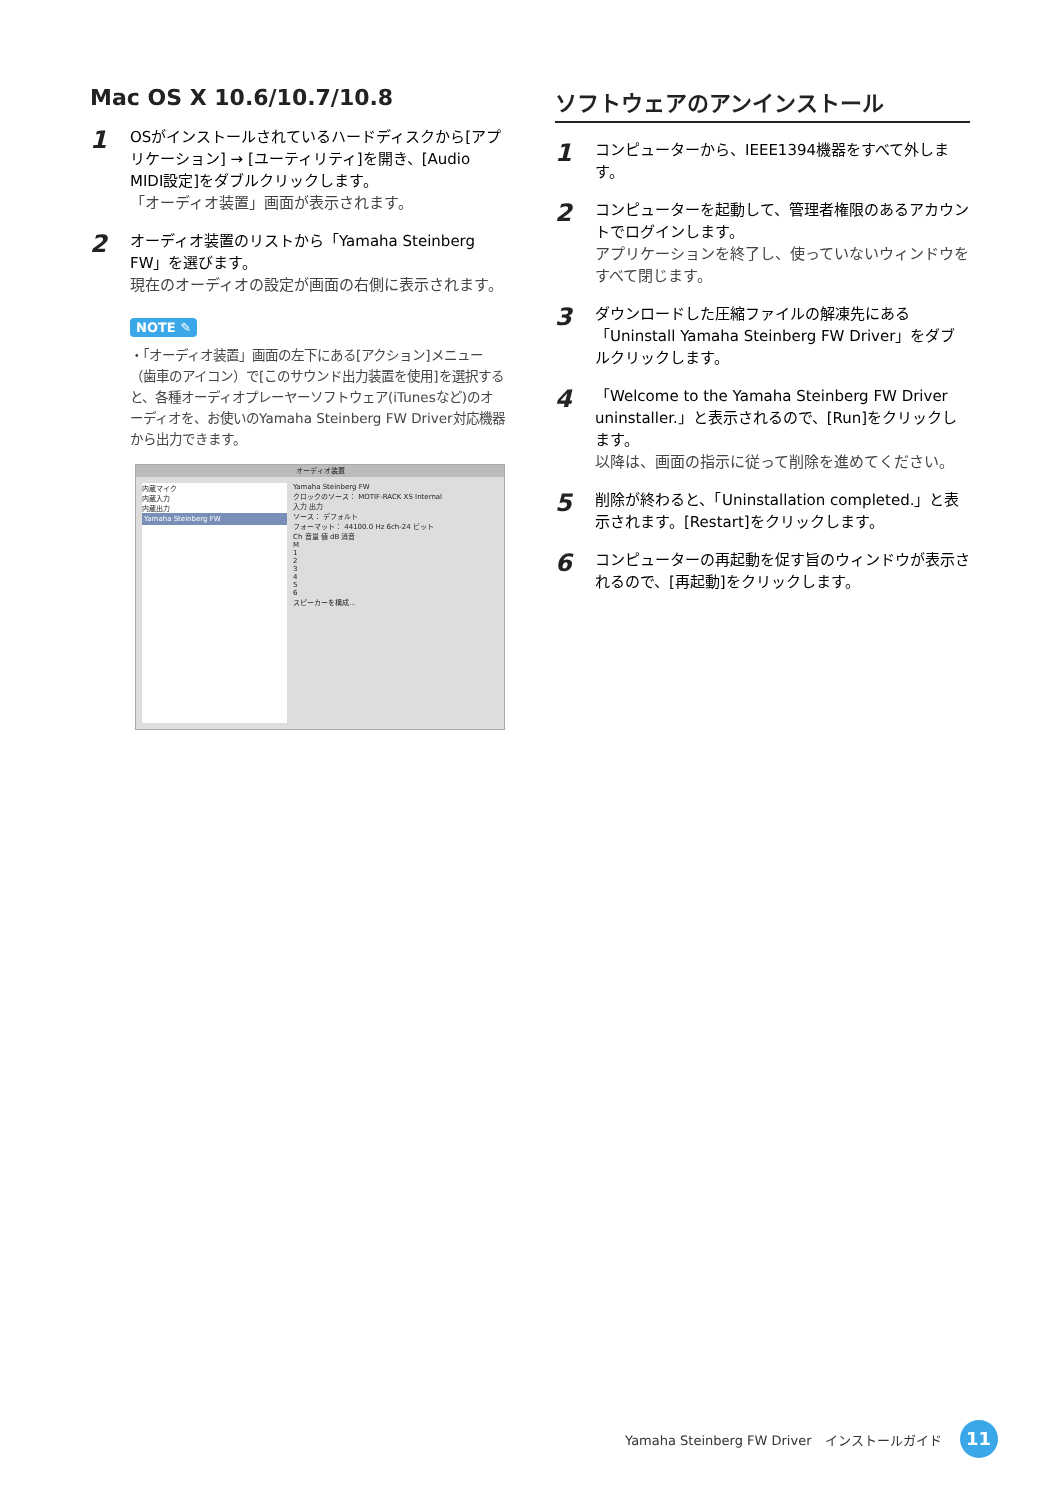Mac OS X 10.6/10.7/10.8
1
OSがインストールされているハードディスクから[アプリケーション] → [ユーティリティ]を開き、[Audio MIDI設定]をダブルクリックします。
「オーディオ装置」画面が表示されます。
2
オーディオ装置のリストから「Yamaha Steinberg FW」を選びます。
現在のオーディオの設定が画面の右側に表示されます。
NOTE ✎
・「オーディオ装置」画面の左下にある[アクション]メニュー（歯車のアイコン）で[このサウンド出力装置を使用]を選択すると、各種オーディオプレーヤーソフトウェア(iTunesなど)のオーディオを、お使いのYamaha Steinberg FW Driver対応機器から出力できます。
オーディオ装置
内蔵マイク
内蔵入力
内蔵出力
Yamaha Steinberg FW
Yamaha Steinberg FW
クロックのソース： MOTIF-RACK XS Internal
入力 出力
ソース： デフォルト
フォーマット： 44100.0 Hz 6ch-24 ビット
Ch 音量 値 dB 消音
M
1
2
3
4
5
6
スピーカーを構成...
ソフトウェアのアンインストール
1
コンピューターから、IEEE1394機器をすべて外します。
2
コンピューターを起動して、管理者権限のあるアカウントでログインします。
アプリケーションを終了し、使っていないウィンドウをすべて閉じます。
3
ダウンロードした圧縮ファイルの解凍先にある「Uninstall Yamaha Steinberg FW Driver」をダブルクリックします。
4
「Welcome to the Yamaha Steinberg FW Driver uninstaller.」と表示されるので、[Run]をクリックします。
以降は、画面の指示に従って削除を進めてください。
5
削除が終わると、「Uninstallation completed.」と表示されます。[Restart]をクリックします。
6
コンピューターの再起動を促す旨のウィンドウが表示されるので、[再起動]をクリックします。
Yamaha Steinberg FW Driver　インストールガイド 11